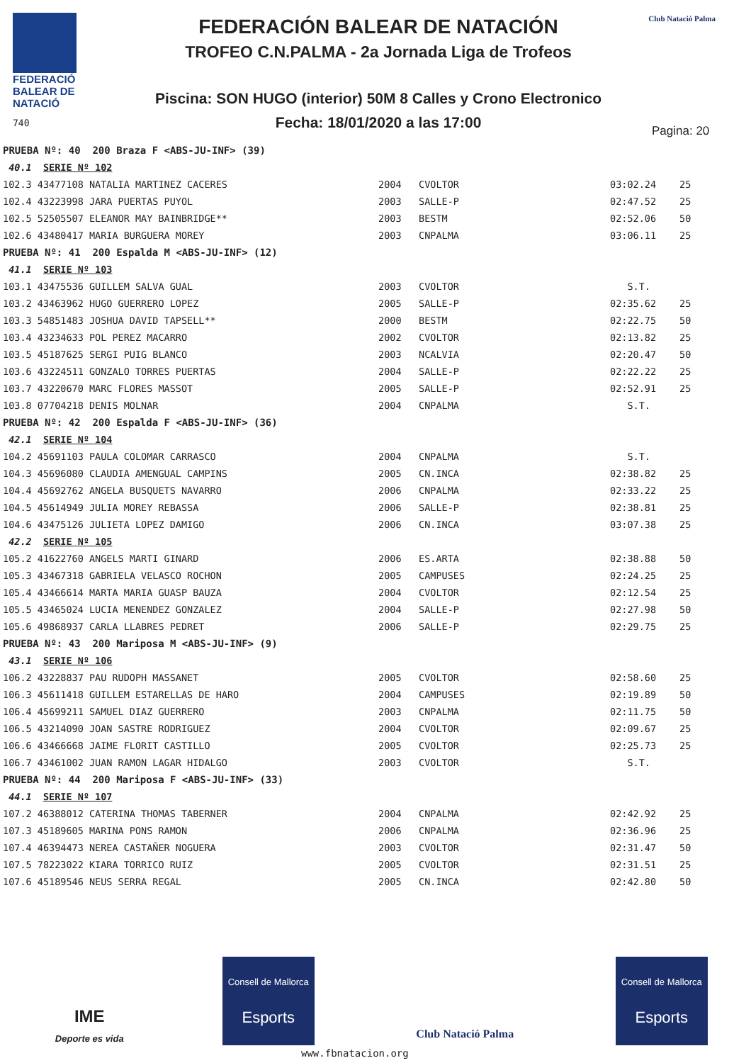FEDERACIÓ
BALEAR DE
NATACIÓ
740
FEDERACIÓN BALEAR DE NATACIÓN
TROFEO C.N.PALMA - 2a Jornada Liga de Trofeos
Piscina: SON HUGO (interior) 50M 8 Calles y Crono Electronico
Fecha: 18/01/2020 a las 17:00
Club Natació Palma
Pagina: 20
| PRUEBA Nº: 40 200 Braza F <ABS-JU-INF> (39) | | | | |
| 40.1 SERIE Nº 102 | | | | |
| 102.3 43477108 NATALIA MARTINEZ CACERES | 2004 | CVOLTOR | 03:02.24 | 25 |
| 102.4 43223998 JARA PUERTAS PUYOL | 2003 | SALLE-P | 02:47.52 | 25 |
| 102.5 52505507 ELEANOR MAY BAINBRIDGE** | 2003 | BESTM | 02:52.06 | 50 |
| 102.6 43480417 MARIA BURGUERA MOREY | 2003 | CNPALMA | 03:06.11 | 25 |
| PRUEBA Nº: 41 200 Espalda M <ABS-JU-INF> (12) | | | | |
| 41.1 SERIE Nº 103 | | | | |
| 103.1 43475536 GUILLEM SALVA GUAL | 2003 | CVOLTOR | S.T. | |
| 103.2 43463962 HUGO GUERRERO LOPEZ | 2005 | SALLE-P | 02:35.62 | 25 |
| 103.3 54851483 JOSHUA DAVID TAPSELL** | 2000 | BESTM | 02:22.75 | 50 |
| 103.4 43234633 POL PEREZ MACARRO | 2002 | CVOLTOR | 02:13.82 | 25 |
| 103.5 45187625 SERGI PUIG BLANCO | 2003 | NCALVIA | 02:20.47 | 50 |
| 103.6 43224511 GONZALO TORRES PUERTAS | 2004 | SALLE-P | 02:22.22 | 25 |
| 103.7 43220670 MARC FLORES MASSOT | 2005 | SALLE-P | 02:52.91 | 25 |
| 103.8 07704218 DENIS MOLNAR | 2004 | CNPALMA | S.T. | |
| PRUEBA Nº: 42 200 Espalda F <ABS-JU-INF> (36) | | | | |
| 42.1 SERIE Nº 104 | | | | |
| 104.2 45691103 PAULA COLOMAR CARRASCO | 2004 | CNPALMA | S.T. | |
| 104.3 45696080 CLAUDIA AMENGUAL CAMPINS | 2005 | CN.INCA | 02:38.82 | 25 |
| 104.4 45692762 ANGELA BUSQUETS NAVARRO | 2006 | CNPALMA | 02:33.22 | 25 |
| 104.5 45614949 JULIA MOREY REBASSA | 2006 | SALLE-P | 02:38.81 | 25 |
| 104.6 43475126 JULIETA LOPEZ DAMIGO | 2006 | CN.INCA | 03:07.38 | 25 |
| 42.2 SERIE Nº 105 | | | | |
| 105.2 41622760 ANGELS MARTI GINARD | 2006 | ES.ARTA | 02:38.88 | 50 |
| 105.3 43467318 GABRIELA VELASCO ROCHON | 2005 | CAMPUSES | 02:24.25 | 25 |
| 105.4 43466614 MARTA MARIA GUASP BAUZA | 2004 | CVOLTOR | 02:12.54 | 25 |
| 105.5 43465024 LUCIA MENENDEZ GONZALEZ | 2004 | SALLE-P | 02:27.98 | 50 |
| 105.6 49868937 CARLA LLABRES PEDRET | 2006 | SALLE-P | 02:29.75 | 25 |
| PRUEBA Nº: 43 200 Mariposa M <ABS-JU-INF> (9) | | | | |
| 43.1 SERIE Nº 106 | | | | |
| 106.2 43228837 PAU RUDOPH MASSANET | 2005 | CVOLTOR | 02:58.60 | 25 |
| 106.3 45611418 GUILLEM ESTARELLAS DE HARO | 2004 | CAMPUSES | 02:19.89 | 50 |
| 106.4 45699211 SAMUEL DIAZ GUERRERO | 2003 | CNPALMA | 02:11.75 | 50 |
| 106.5 43214090 JOAN SASTRE RODRIGUEZ | 2004 | CVOLTOR | 02:09.67 | 25 |
| 106.6 43466668 JAIME FLORIT CASTILLO | 2005 | CVOLTOR | 02:25.73 | 25 |
| 106.7 43461002 JUAN RAMON LAGAR HIDALGO | 2003 | CVOLTOR | S.T. | |
| PRUEBA Nº: 44 200 Mariposa F <ABS-JU-INF> (33) | | | | |
| 44.1 SERIE Nº 107 | | | | |
| 107.2 46388012 CATERINA THOMAS TABERNER | 2004 | CNPALMA | 02:42.92 | 25 |
| 107.3 45189605 MARINA PONS RAMON | 2006 | CNPALMA | 02:36.96 | 25 |
| 107.4 46394473 NEREA CASTAÑER NOGUERA | 2003 | CVOLTOR | 02:31.47 | 50 |
| 107.5 78223022 KIARA TORRICO RUIZ | 2005 | CVOLTOR | 02:31.51 | 25 |
| 107.6 45189546 NEUS SERRA REGAL | 2005 | CN.INCA | 02:42.80 | 50 |
IME
Deporte es vida
Consell de Mallorca
Esports
Club Natació Palma
Consell de Mallorca
Esports
www.fbnatacion.org